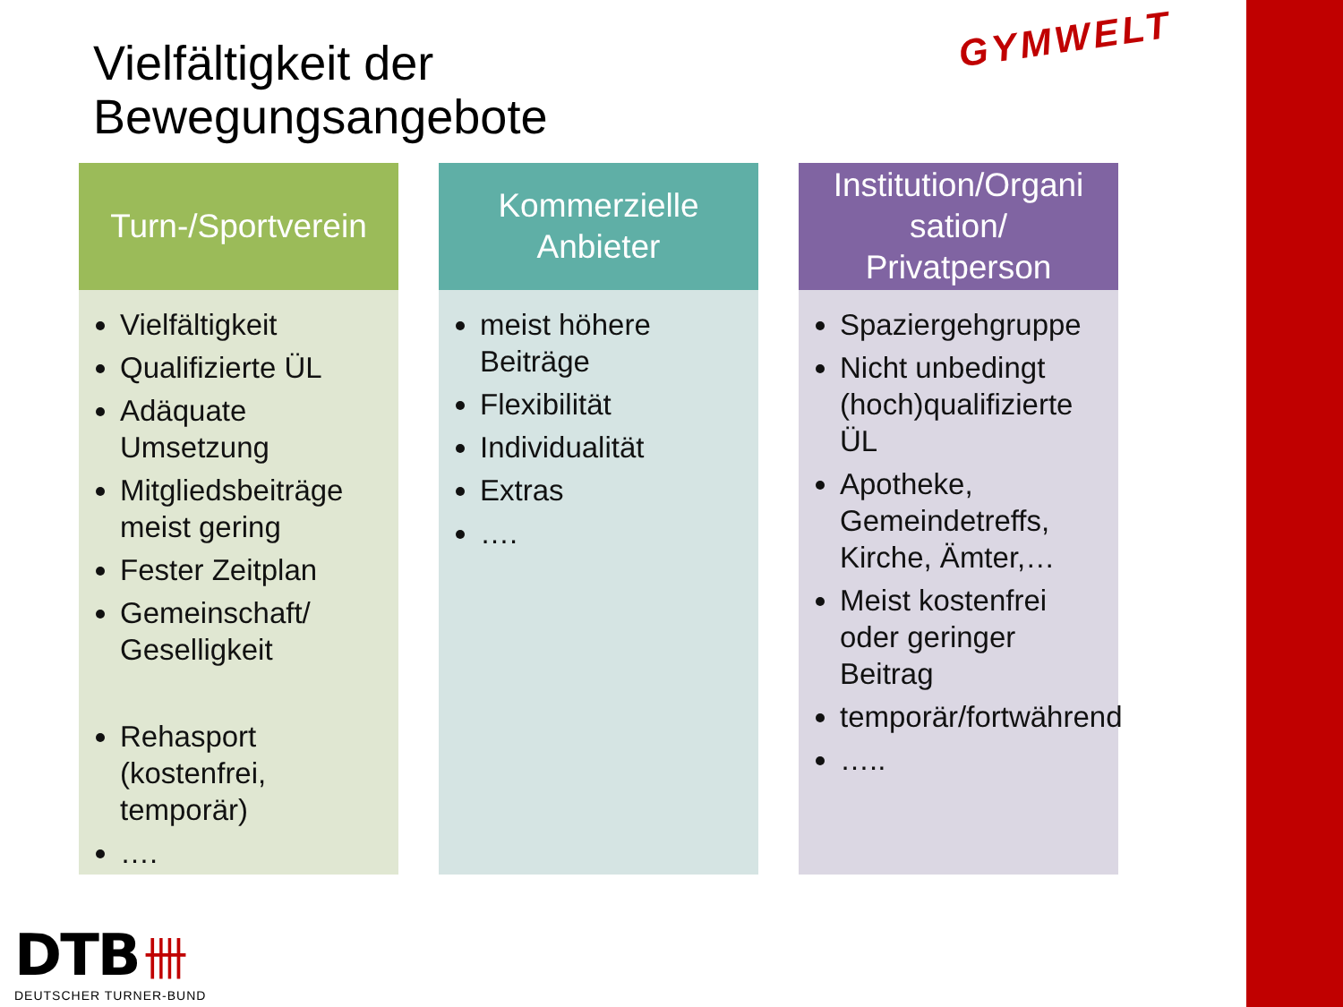Vielfältigkeit der
Bewegungsangebote
GYMWELT
Turn-/Sportverein
Vielfältigkeit
Qualifizierte ÜL
Adäquate Umsetzung
Mitgliedsbeiträge meist gering
Fester Zeitplan
Gemeinschaft/ Geselligkeit
Rehasport (kostenfrei, temporär)
….
Kommerzielle
Anbieter
meist höhere Beiträge
Flexibilität
Individualität
Extras
….
Institution/Organi
sation/
Privatperson
Spaziergehgruppe
Nicht unbedingt (hoch)qualifizierte ÜL
Apotheke, Gemeindetreffs, Kirche, Ämter,…
Meist kostenfrei oder geringer Beitrag
temporär/fortwährend
…..
DTB 卌
DEUTSCHER TURNER-BUND